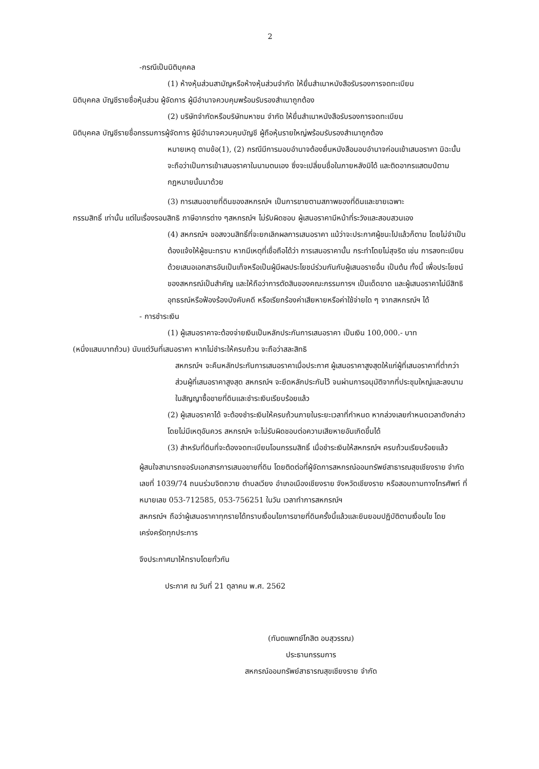2
-กรณีเป็นนิติบุคคล
(1) ห้างหุ้นส่วนสามัญหรือห้างหุ้นส่วนจำกัด ให้ยื่นสำเนาหนังสือรับรองการจดทะเบียน
นิติบุคคล บัญชีรายชื่อหุ้นส่วน ผู้จัดการ ผู้มีอำนาจควบคุมพร้อมรับรองสำเนาถูกต้อง
(2) บริษัทจำกัดหรือบริษัทมหาชน จำกัด ให้ยื่นสำเนาหนังสือรับรองการจดทะเบียน
นิติบุคคล บัญชีรายชื่อกรรมการผู้จัดการ ผู้มีอำนาจควบคุมบัญชี ผู้ถือหุ้นรายใหญ่พร้อมรับรองสำเนาถูกต้อง
หมายเหตุ ตามข้อ(1), (2) กรณีมีการมอบอำนาจต้องยื่นหนังสือมอบอำนาจก่อนเข้าเสนอราคา มิฉะนั้นจะถือว่าเป็นการเข้าเสนอราคาในนามตนเอง ซึ่งจะเปลี่ยนชื่อในภายหลังมิได้ และติดอากรแสตมป์ตามกฎหมายนั้นมาด้วย
(3) การเสนอขายที่ดินของสหกรณ์ฯ เป็นการขายตามสภาพของที่ดินและขายเฉพาะ
กรรมสิทธิ์ เท่านั้น แต่ในเรื่องรอนสิทธิ ภาษีอากรต่าง ๆสหกรณ์ฯ ไม่รับผิดชอบ ผู้เสนอราคามีหน้าที่ระวังและสอบสวนเอง
(4) สหกรณ์ฯ ขอสงวนสิทธิ์ที่จะยกเลิกผลการเสนอราคา แม้ว่าจะประกาศผู้ชนะไปแล้วก็ตาม โดยไม่จำเป็นต้องแจ้งให้ผู้ชนะทราบ หากมีเหตุที่เชื่อถือได้ว่า การเสนอราคานั้น กระทำโดยไม่สุจริต เช่น การลงทะเบียนด้วยเสนอเอกสารอันเป็นเท็จหรือเป็นผู้มีผลประโยชน์ร่วมกันกับผู้เสนอรายอื่น เป็นต้น ทั้งนี้ เพื่อประโยชน์ของสหกรณ์เป็นสำคัญ และให้ถือว่าการตัดสินของคณะกรรมการฯ เป็นเด็ดขาด และผู้เสนอราคาไม่มีสิทธิอุทธรณ์หรือฟ้องร้องบังคับคดี หรือเรียกร้องค่าเสียหายหรือค่าใช้จ่ายใด ๆ จากสหกรณ์ฯ ได้
- การชำระเงิน
(1) ผู้เสนอราคาจะต้องจ่ายเงินเป็นหลักประกันการเสนอราคา เป็นเงิน 100,000.- บาท
(หนึ่งแสนบาทถ้วน) นับแต่วันที่เสนอราคา หากไม่ชำระให้ครบถ้วน จะถือว่าสละสิทธิ
สหกรณ์ฯ จะคืนหลักประกันการเสนอราคาเมื่อประกาศ ผู้เสนอราคาสูงสุดให้แก่ผู้ที่เสนอราคาที่ต่ำกว่า ส่วนผู้ที่เสนอราคาสูงสุด สหกรณ์ฯ จะยึดหลักประกันไว้ จนผ่านการอนุมัติจากที่ประชุมใหญ่และลงนามในสัญญาซื้อขายที่ดินและชำระเงินเรียบร้อยแล้ว
(2) ผู้เสนอราคาได้ จะต้องชำระเงินให้ครบถ้วนภายในระยะเวลาที่กำหนด หากล่วงเลยกำหนดเวลาดังกล่าว โดยไม่มีเหตุอันควร สหกรณ์ฯ จะไม่รับผิดชอบต่อความเสียหายอันเกิดขึ้นได้
(3) สำหรับที่ดินที่จะต้องจดทะเบียนโอนกรรมสิทธิ์ เมื่อชำระเงินให้สหกรณ์ฯ ครบถ้วนเรียบร้อยแล้ว
ผู้สนใจสามารถขอรับเอกสารการเสนอขายที่ดิน โดยติดต่อที่ผู้จัดการสหกรณ์ออมทรัพย์สาธารณสุขเชียงราย จำกัด เลขที่ 1039/74 ถนนร่วมจิตถวาย ตำบลเวียง อำเภอเมืองเชียงราย จังหวัดเชียงราย หรือสอบถามทางโทรศัพท์ ที่หมายเลข 053-712585, 053-756251 ในวัน เวลาทำการสหกรณ์ฯ
สหกรณ์ฯ ถือว่าผู้เสนอราคาทุกรายได้ทราบเงื่อนไขการขายที่ดินครั้งนี้แล้วและยินยอมปฏิบัติตามเงื่อนไข โดยเคร่งครัดทุกประการ
จึงประกาศมาให้ทราบโดยทั่วกัน
ประกาศ ณ วันที่ 21 ตุลาคม พ.ศ. 2562
(ทันตแพทย์โกสิต อบสุวรรณ)
ประธานกรรมการ
สหกรณ์ออมทรัพย์สาธารณสุขเชียงราย จำกัด